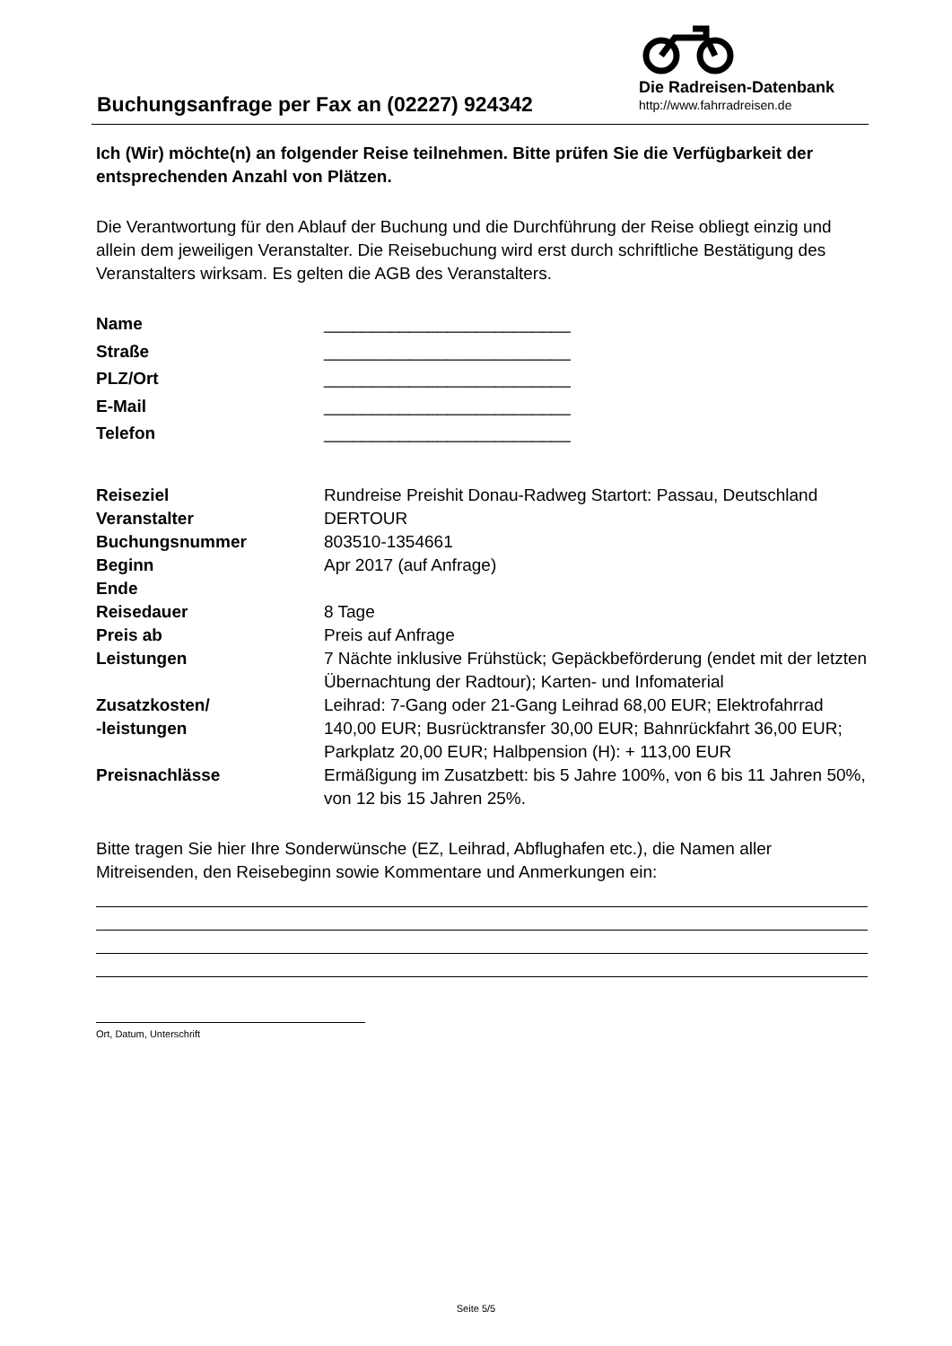Buchungsanfrage per Fax an (02227) 924342
Die Radreisen-Datenbank
http://www.fahrradreisen.de
Ich (Wir) möchte(n) an folgender Reise teilnehmen. Bitte prüfen Sie die Verfügbarkeit der entsprechenden Anzahl von Plätzen.
Die Verantwortung für den Ablauf der Buchung und die Durchführung der Reise obliegt einzig und allein dem jeweiligen Veranstalter. Die Reisebuchung wird erst durch schriftliche Bestätigung des Veranstalters wirksam. Es gelten die AGB des Veranstalters.
| Name | __________________________ |
| Straße | __________________________ |
| PLZ/Ort | __________________________ |
| E-Mail | __________________________ |
| Telefon | __________________________ |
| Reiseziel | Rundreise Preishit Donau-Radweg Startort: Passau, Deutschland |
| Veranstalter | DERTOUR |
| Buchungsnummer | 803510-1354661 |
| Beginn | Apr 2017 (auf Anfrage) |
| Ende | |
| Reisedauer | 8 Tage |
| Preis ab | Preis auf Anfrage |
| Leistungen | 7 Nächte inklusive Frühstück; Gepäckbeförderung (endet mit der letzten Übernachtung der Radtour); Karten- und Infomaterial |
| Zusatzkosten/ -leistungen | Leihrad: 7-Gang oder 21-Gang Leihrad 68,00 EUR; Elektrofahrrad 140,00 EUR; Busrücktransfer 30,00 EUR; Bahnrückfahrt 36,00 EUR; Parkplatz 20,00 EUR; Halbpension (H): + 113,00 EUR |
| Preisnachlässe | Ermäßigung im Zusatzbett: bis 5 Jahre 100%, von 6 bis 11 Jahren 50%, von 12 bis 15 Jahren 25%. |
Bitte tragen Sie hier Ihre Sonderwünsche (EZ, Leihrad, Abflughafen etc.), die Namen aller Mitreisenden, den Reisebeginn sowie Kommentare und Anmerkungen ein:
Ort, Datum, Unterschrift
Seite 5/5